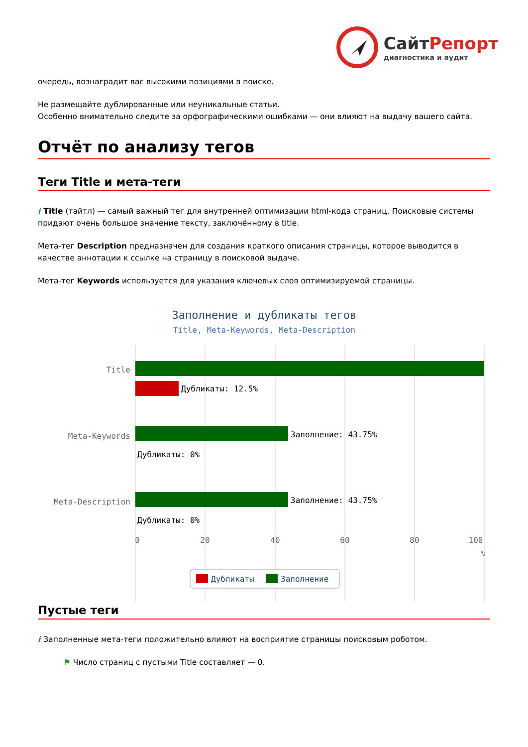Сайт Репорт
диагностика и аудит
очередь, вознаградит вас высокими позициями в поиске.
Не размещайте дублированные или неуникальные статьи.
Особенно внимательно следите за орфографическими ошибками — они влияют на выдачу вашего сайта.
Отчёт по анализу тегов
Теги Title и мета-теги
i Title (тайтл) — самый важный тег для внутренней оптимизации html-кода страниц. Поисковые системы придают очень большое значение тексту, заключённому в title.
Мета-тег Description предназначен для создания краткого описания страницы, которое выводится в качестве аннотации к ссылке на страницу в поисковой выдаче.
Мета-тег Keywords используется для указания ключевых слов оптимизируемой страницы.
Заполнение и дубликаты тегов
Title, Meta-Keywords, Meta-Description
Дубликаты: 12.5%
Заполнение: 43.75%
Дубликаты: 0%
Заполнение: 43.75%
Дубликаты: 0%
Title
Meta-Keywords
Meta-Description
0
20
40
60
80
100
%
Дубликаты
Заполнение
Пустые теги
i Заполненные мета-теги положительно влияют на восприятие страницы поисковым роботом.
⚑ Число страниц с пустыми Title составляет — 0.